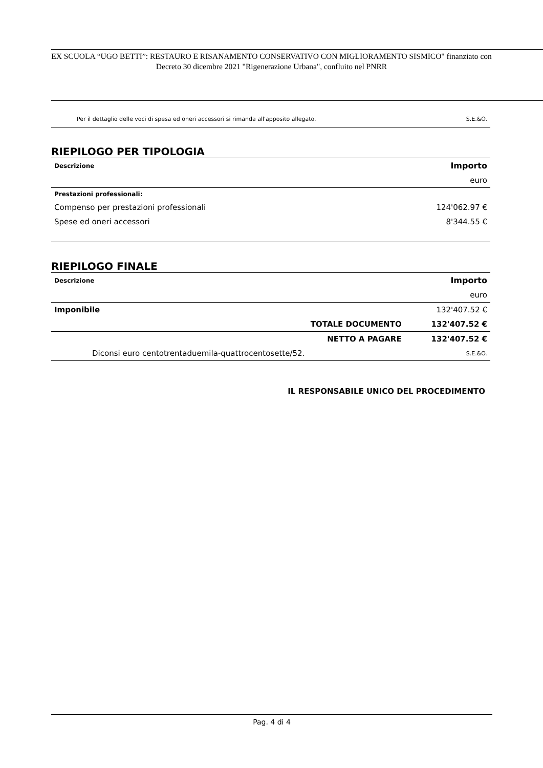EX SCUOLA “UGO BETTI”: RESTAURO E RISANAMENTO CONSERVATIVO CON MIGLIORAMENTO SISMICO" finanziato con Decreto 30 dicembre 2021 "Rigenerazione Urbana", confluito nel PNRR
Per il dettaglio delle voci di spesa ed oneri accessori si rimanda all'apposito allegato. S.E.&O.
RIEPILOGO PER TIPOLOGIA
| Descrizione | Importo |
| --- | --- |
| | euro |
| Prestazioni professionali: | |
| Compenso per prestazioni professionali | 124'062.97 € |
| Spese ed oneri accessori | 8'344.55 € |
RIEPILOGO FINALE
| Descrizione | Importo | |
| --- | --- | --- |
| | | euro |
| Imponibile | | 132'407.52 € |
| | TOTALE DOCUMENTO | 132'407.52 € |
| | NETTO A PAGARE | 132'407.52 € |
| Diconsi euro centotrentaduemila-quattrocentosette/52. | | S.E.&O. |
IL RESPONSABILE UNICO DEL PROCEDIMENTO
Pag. 4 di 4